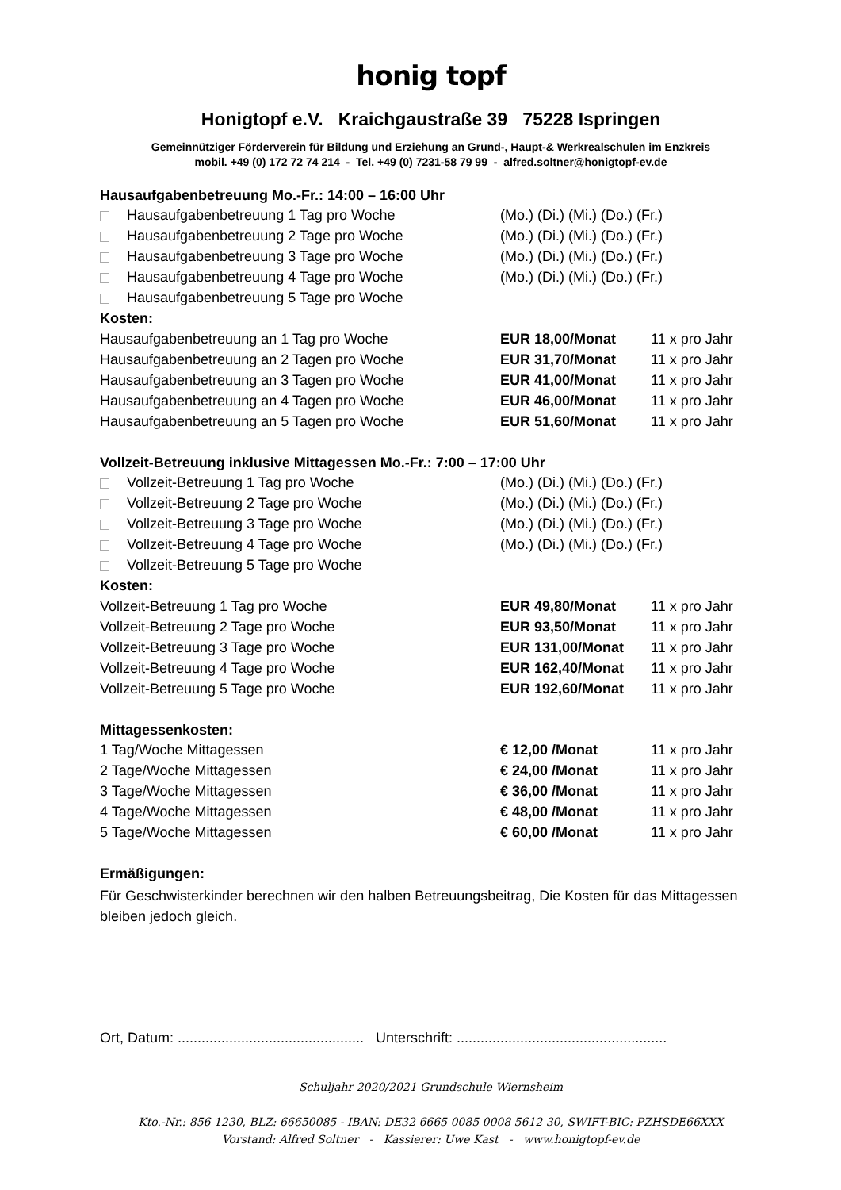honig topf
Honigtopf e.V. Kraichgaustraße 39 75228 Ispringen
Gemeinnütziger Förderverein für Bildung und Erziehung an Grund-, Haupt-& Werkrealschulen im Enzkreis
mobil. +49 (0) 172 72 74 214 - Tel. +49 (0) 7231-58 79 99 - alfred.soltner@honigtopf-ev.de
Hausaufgabenbetreuung Mo.-Fr.: 14:00 – 16:00 Uhr
| Hausaufgabenbetreuung 1 Tag pro Woche | (Mo.) (Di.) (Mi.) (Do.) (Fr.) | |
| Hausaufgabenbetreuung 2 Tage pro Woche | (Mo.) (Di.) (Mi.) (Do.) (Fr.) | |
| Hausaufgabenbetreuung 3 Tage pro Woche | (Mo.) (Di.) (Mi.) (Do.) (Fr.) | |
| Hausaufgabenbetreuung 4 Tage pro Woche | (Mo.) (Di.) (Mi.) (Do.) (Fr.) | |
| Hausaufgabenbetreuung 5 Tage pro Woche | | |
| Kosten: | | |
| Hausaufgabenbetreuung an 1 Tag pro Woche | EUR 18,00/Monat | 11 x pro Jahr |
| Hausaufgabenbetreuung an 2 Tagen pro Woche | EUR 31,70/Monat | 11 x pro Jahr |
| Hausaufgabenbetreuung an 3 Tagen pro Woche | EUR 41,00/Monat | 11 x pro Jahr |
| Hausaufgabenbetreuung an 4 Tagen pro Woche | EUR 46,00/Monat | 11 x pro Jahr |
| Hausaufgabenbetreuung an 5 Tagen pro Woche | EUR 51,60/Monat | 11 x pro Jahr |
Vollzeit-Betreuung inklusive Mittagessen Mo.-Fr.: 7:00 – 17:00 Uhr
| Vollzeit-Betreuung 1 Tag pro Woche | (Mo.) (Di.) (Mi.) (Do.) (Fr.) | |
| Vollzeit-Betreuung 2 Tage pro Woche | (Mo.) (Di.) (Mi.) (Do.) (Fr.) | |
| Vollzeit-Betreuung 3 Tage pro Woche | (Mo.) (Di.) (Mi.) (Do.) (Fr.) | |
| Vollzeit-Betreuung 4 Tage pro Woche | (Mo.) (Di.) (Mi.) (Do.) (Fr.) | |
| Vollzeit-Betreuung 5 Tage pro Woche | | |
| Kosten: | | |
| Vollzeit-Betreuung 1 Tag pro Woche | EUR 49,80/Monat | 11 x pro Jahr |
| Vollzeit-Betreuung 2 Tage pro Woche | EUR 93,50/Monat | 11 x pro Jahr |
| Vollzeit-Betreuung 3 Tage pro Woche | EUR 131,00/Monat | 11 x pro Jahr |
| Vollzeit-Betreuung 4 Tage pro Woche | EUR 162,40/Monat | 11 x pro Jahr |
| Vollzeit-Betreuung 5 Tage pro Woche | EUR 192,60/Monat | 11 x pro Jahr |
Mittagessenkosten:
| 1 Tag/Woche Mittagessen | € 12,00 /Monat | 11 x pro Jahr |
| 2 Tage/Woche Mittagessen | € 24,00 /Monat | 11 x pro Jahr |
| 3 Tage/Woche Mittagessen | € 36,00 /Monat | 11 x pro Jahr |
| 4 Tage/Woche Mittagessen | € 48,00 /Monat | 11 x pro Jahr |
| 5 Tage/Woche Mittagessen | € 60,00 /Monat | 11 x pro Jahr |
Ermäßigungen:
Für Geschwisterkinder berechnen wir den halben Betreuungsbeitrag, Die Kosten für das Mittagessen bleiben jedoch gleich.
Ort, Datum: ............................................... Unterschrift: .....................................................
Schuljahr 2020/2021 Grundschule Wiernsheim
Kto.-Nr.: 856 1230, BLZ: 66650085 - IBAN: DE32 6665 0085 0008 5612 30, SWIFT-BIC: PZHSDE66XXX
Vorstand: Alfred Soltner - Kassierer: Uwe Kast - www.honigtopf-ev.de